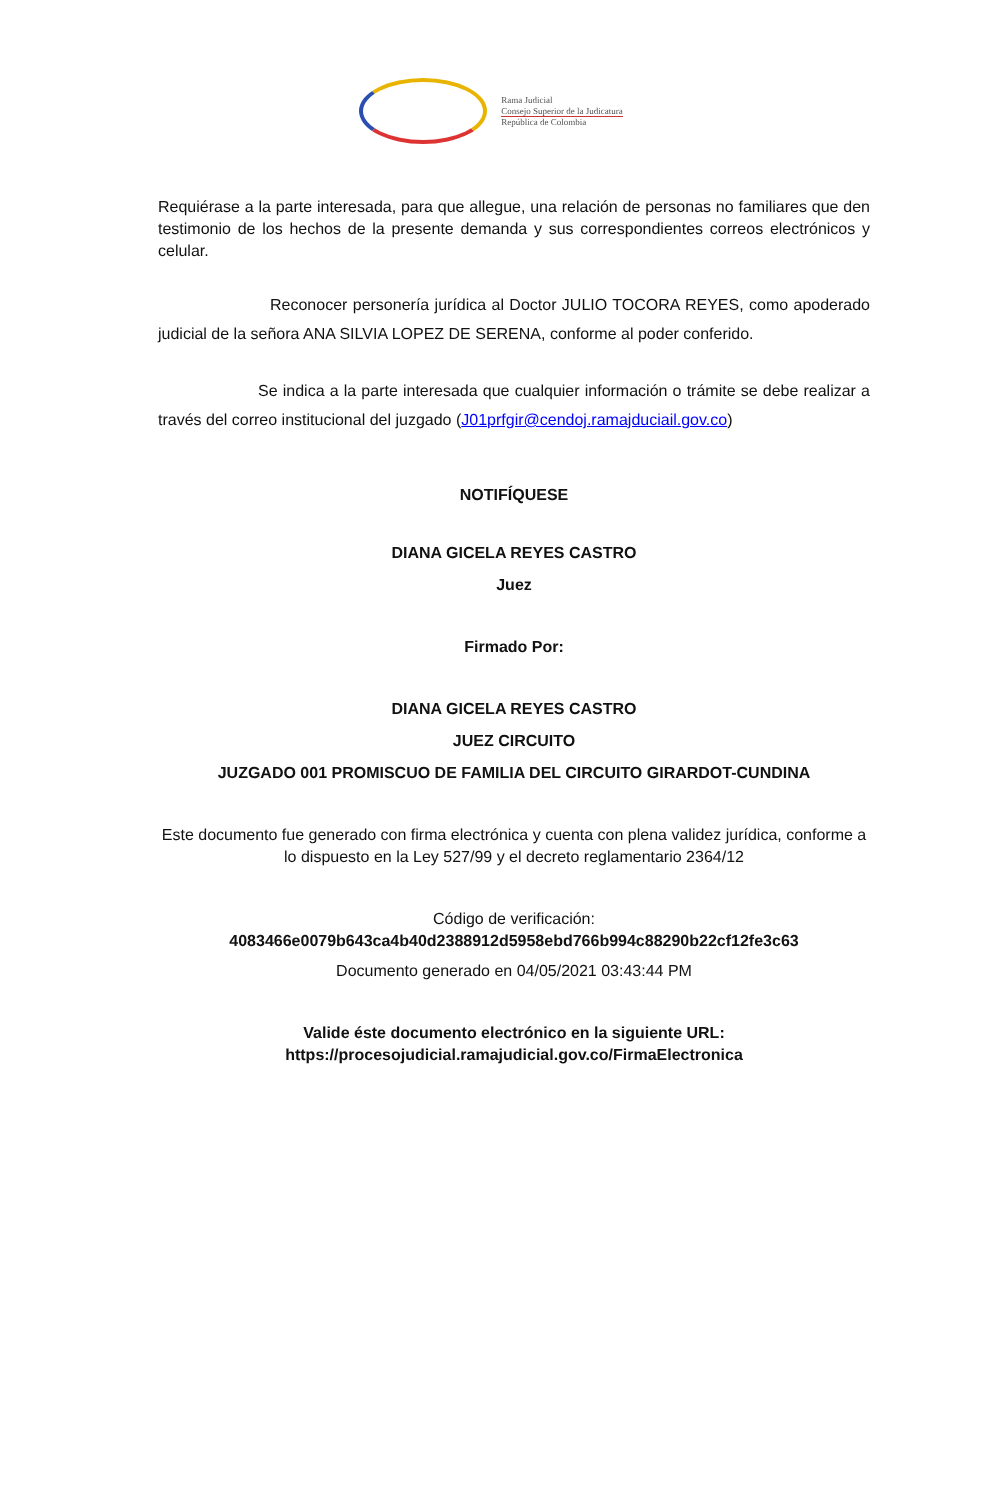Rama Judicial
Consejo Superior de la Judicatura
República de Colombia
Requiérase a la parte interesada, para que allegue, una relación de personas no familiares que den testimonio de los hechos de la presente demanda y sus correspondientes correos electrónicos y celular.
Reconocer personería jurídica al Doctor JULIO TOCORA REYES, como apoderado judicial de la señora ANA SILVIA LOPEZ DE SERENA, conforme al poder conferido.
Se indica a la parte interesada que cualquier información o trámite se debe realizar a través del correo institucional del juzgado (J01prfgir@cendoj.ramajduciail.gov.co)
NOTIFÍQUESE
DIANA GICELA REYES CASTRO
Juez
Firmado Por:
DIANA GICELA REYES CASTRO
JUEZ CIRCUITO
JUZGADO 001 PROMISCUO DE FAMILIA DEL CIRCUITO GIRARDOT-CUNDINA
Este documento fue generado con firma electrónica y cuenta con plena validez jurídica, conforme a lo dispuesto en la Ley 527/99 y el decreto reglamentario 2364/12
Código de verificación:
4083466e0079b643ca4b40d2388912d5958ebd766b994c88290b22cf12fe3c63
Documento generado en 04/05/2021 03:43:44 PM
Valide éste documento electrónico en la siguiente URL: https://procesojudicial.ramajudicial.gov.co/FirmaElectronica